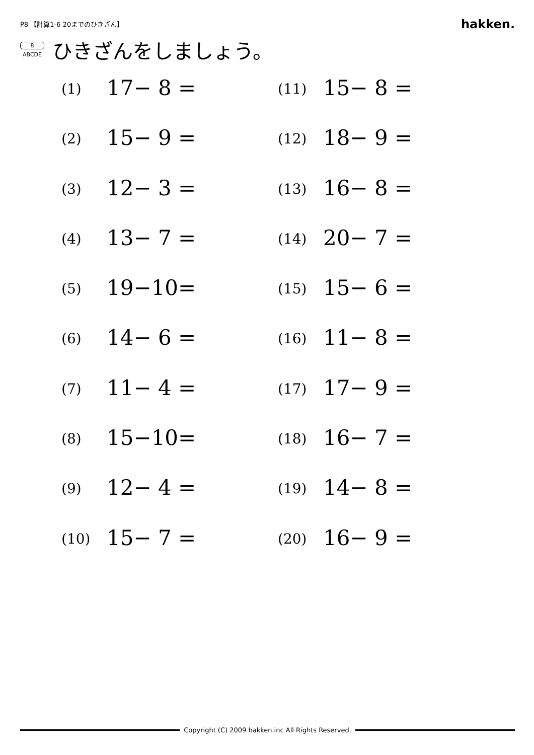P8 【計算1-6 20までのひきざん】 hakken.
8
ABCDE
ひきざんをしましょう。
(1) 17− 8 =
(11) 15− 8 =
(2) 15− 9 =
(12) 18− 9 =
(3) 12− 3 =
(13) 16− 8 =
(4) 13− 7 =
(14) 20− 7 =
(5) 19−10=
(15) 15− 6 =
(6) 14− 6 =
(16) 11− 8 =
(7) 11− 4 =
(17) 17− 9 =
(8) 15−10=
(18) 16− 7 =
(9) 12− 4 =
(19) 14− 8 =
(10) 15− 7 =
(20) 16− 9 =
Copyright (C) 2009 hakken.inc All Rights Reserved.